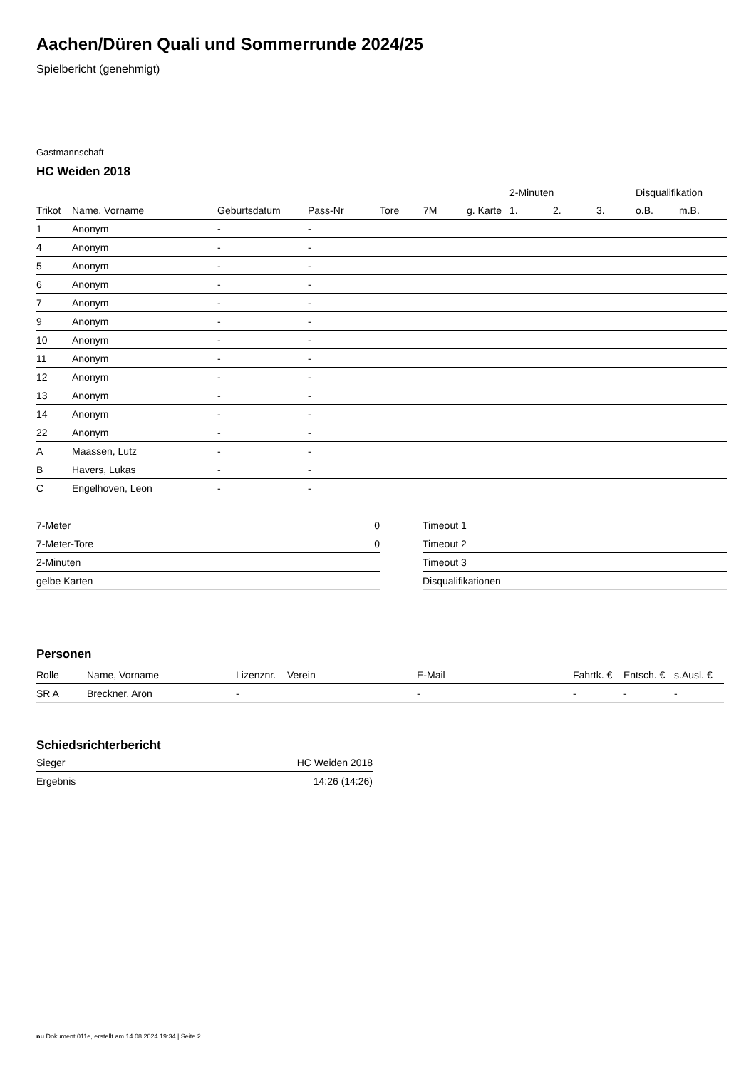Aachen/Düren Quali und Sommerrunde 2024/25
Spielbericht (genehmigt)
Gastmannschaft
HC Weiden 2018
| | | | | | | | 2-Minuten | | | Disqualifikation | |
| --- | --- | --- | --- | --- | --- | --- | --- | --- | --- | --- | --- |
| Trikot | Name, Vorname | Geburtsdatum | Pass-Nr | Tore | 7M | g. Karte | 1. | 2. | 3. | o.B. | m.B. |
| 1 | Anonym | - | - | | | | | | | | |
| 4 | Anonym | - | - | | | | | | | | |
| 5 | Anonym | - | - | | | | | | | | |
| 6 | Anonym | - | - | | | | | | | | |
| 7 | Anonym | - | - | | | | | | | | |
| 9 | Anonym | - | - | | | | | | | | |
| 10 | Anonym | - | - | | | | | | | | |
| 11 | Anonym | - | - | | | | | | | | |
| 12 | Anonym | - | - | | | | | | | | |
| 13 | Anonym | - | - | | | | | | | | |
| 14 | Anonym | - | - | | | | | | | | |
| 22 | Anonym | - | - | | | | | | | | |
| A | Maassen, Lutz | - | - | | | | | | | | |
| B | Havers, Lukas | - | - | | | | | | | | |
| C | Engelhoven, Leon | - | - | | | | | | | | |
| 7-Meter | 0 |
| 7-Meter-Tore | 0 |
| 2-Minuten | |
| gelbe Karten | |
| Timeout 1 |
| Timeout 2 |
| Timeout 3 |
| Disqualifikationen |
Personen
| Rolle | Name, Vorname | Lizenznr. | Verein | E-Mail | Fahrtk. € | Entsch. € | s.Ausl. € |
| --- | --- | --- | --- | --- | --- | --- | --- |
| SR A | Breckner, Aron | - | | - | - | - | - |
Schiedsrichterbericht
| Sieger | HC Weiden 2018 |
| Ergebnis | 14:26 (14:26) |
nu.Dokument 011e, erstellt am 14.08.2024 19:34 | Seite 2